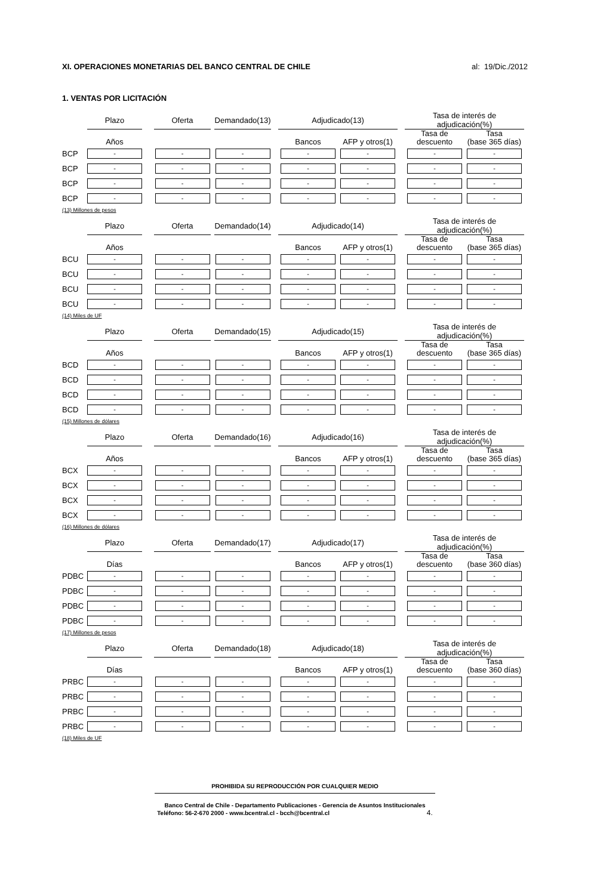XI. OPERACIONES MONETARIAS DEL BANCO CENTRAL DE CHILE
al: 19/Dic./2012
1. VENTAS POR LICITACIÓN
| | Plazo | | Oferta | | Demandado(13) | | Adjudicado(13) | | | | Tasa de interés de adjudicación(%) | | |
| --- | --- | --- | --- | --- | --- | --- | --- | --- | --- | --- | --- | --- | --- |
| | Años | | | | | | Bancos | | AFP y otros(1) | | Tasa de descuento | | Tasa (base 365 días) |
| BCP | - | | - | | - | | - | | - | | - | | - |
| BCP | - | | - | | - | | - | | - | | - | | - |
| BCP | - | | - | | - | | - | | - | | - | | - |
| BCP | - | | - | | - | | - | | - | | - | | - |
(13) Millones de pesos
| | Plazo | | Oferta | | Demandado(14) | | Adjudicado(14) | | | | Tasa de interés de adjudicación(%) | | |
| --- | --- | --- | --- | --- | --- | --- | --- | --- | --- | --- | --- | --- | --- |
| | Años | | | | | | Bancos | | AFP y otros(1) | | Tasa de descuento | | Tasa (base 365 días) |
| BCU | - | | - | | - | | - | | - | | - | | - |
| BCU | - | | - | | - | | - | | - | | - | | - |
| BCU | - | | - | | - | | - | | - | | - | | - |
| BCU | - | | - | | - | | - | | - | | - | | - |
(14) Miles de UF
| | Plazo | | Oferta | | Demandado(15) | | Adjudicado(15) | | | | Tasa de interés de adjudicación(%) | | |
| --- | --- | --- | --- | --- | --- | --- | --- | --- | --- | --- | --- | --- | --- |
| | Años | | | | | | Bancos | | AFP y otros(1) | | Tasa de descuento | | Tasa (base 365 días) |
| BCD | - | | - | | - | | - | | - | | - | | - |
| BCD | - | | - | | - | | - | | - | | - | | - |
| BCD | - | | - | | - | | - | | - | | - | | - |
| BCD | - | | - | | - | | - | | - | | - | | - |
(15) Millones de dólares
| | Plazo | | Oferta | | Demandado(16) | | Adjudicado(16) | | | | Tasa de interés de adjudicación(%) | | |
| --- | --- | --- | --- | --- | --- | --- | --- | --- | --- | --- | --- | --- | --- |
| | Años | | | | | | Bancos | | AFP y otros(1) | | Tasa de descuento | | Tasa (base 365 días) |
| BCX | - | | - | | - | | - | | - | | - | | - |
| BCX | - | | - | | - | | - | | - | | - | | - |
| BCX | - | | - | | - | | - | | - | | - | | - |
| BCX | - | | - | | - | | - | | - | | - | | - |
(16) Millones de dólares
| | Plazo | | Oferta | | Demandado(17) | | Adjudicado(17) | | | | Tasa de interés de adjudicación(%) | | |
| --- | --- | --- | --- | --- | --- | --- | --- | --- | --- | --- | --- | --- | --- |
| | Días | | | | | | Bancos | | AFP y otros(1) | | Tasa de descuento | | Tasa (base 360 días) |
| PDBC | - | | - | | - | | - | | - | | - | | - |
| PDBC | - | | - | | - | | - | | - | | - | | - |
| PDBC | - | | - | | - | | - | | - | | - | | - |
| PDBC | - | | - | | - | | - | | - | | - | | - |
(17) Millones de pesos
| | Plazo | | Oferta | | Demandado(18) | | Adjudicado(18) | | | | Tasa de interés de adjudicación(%) | | |
| --- | --- | --- | --- | --- | --- | --- | --- | --- | --- | --- | --- | --- | --- |
| | Días | | | | | | Bancos | | AFP y otros(1) | | Tasa de descuento | | Tasa (base 360 días) |
| PRBC | - | | - | | - | | - | | - | | - | | - |
| PRBC | - | | - | | - | | - | | - | | - | | - |
| PRBC | - | | - | | - | | - | | - | | - | | - |
| PRBC | - | | - | | - | | - | | - | | - | | - |
(18) Miles de UF
PROHIBIDA SU REPRODUCCIÓN POR CUALQUIER MEDIO
Banco Central de Chile - Departamento Publicaciones - Gerencia de Asuntos Institucionales
Teléfono: 56-2-670 2000 - www.bcentral.cl - bcch@bcentral.cl 4.